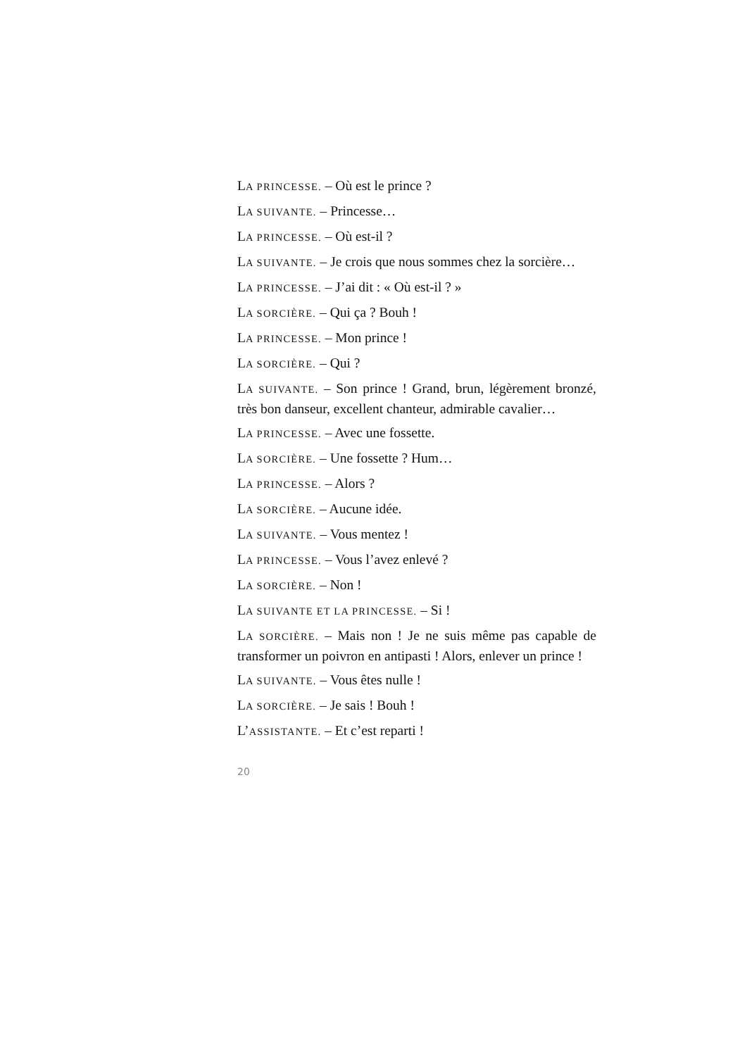LA PRINCESSE. – Où est le prince ?
LA SUIVANTE. – Princesse…
LA PRINCESSE. – Où est-il ?
LA SUIVANTE. – Je crois que nous sommes chez la sorcière…
LA PRINCESSE. – J’ai dit : « Où est-il ? »
LA SORCIÈRE. – Qui ça ? Bouh !
LA PRINCESSE. – Mon prince !
LA SORCIÈRE. – Qui ?
LA SUIVANTE. – Son prince ! Grand, brun, légèrement bronzé, très bon danseur, excellent chanteur, admirable cavalier…
LA PRINCESSE. – Avec une fossette.
LA SORCIÈRE. – Une fossette ? Hum…
LA PRINCESSE. – Alors ?
LA SORCIÈRE. – Aucune idée.
LA SUIVANTE. – Vous mentez !
LA PRINCESSE. – Vous l’avez enlevé ?
LA SORCIÈRE. – Non !
LA SUIVANTE ET LA PRINCESSE. – Si !
LA SORCIÈRE. – Mais non ! Je ne suis même pas capable de transformer un poivron en antipasti ! Alors, enlever un prince !
LA SUIVANTE. – Vous êtes nulle !
LA SORCIÈRE. – Je sais ! Bouh !
L’ASSISTANTE. – Et c’est reparti !
20